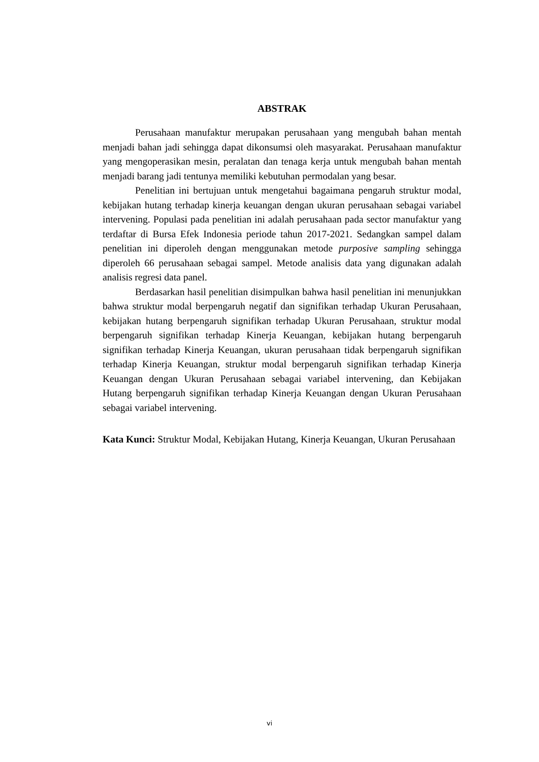ABSTRAK
Perusahaan manufaktur merupakan perusahaan yang mengubah bahan mentah menjadi bahan jadi sehingga dapat dikonsumsi oleh masyarakat. Perusahaan manufaktur yang mengoperasikan mesin, peralatan dan tenaga kerja untuk mengubah bahan mentah menjadi barang jadi tentunya memiliki kebutuhan permodalan yang besar.
Penelitian ini bertujuan untuk mengetahui bagaimana pengaruh struktur modal, kebijakan hutang terhadap kinerja keuangan dengan ukuran perusahaan sebagai variabel intervening. Populasi pada penelitian ini adalah perusahaan pada sector manufaktur yang terdaftar di Bursa Efek Indonesia periode tahun 2017-2021. Sedangkan sampel dalam penelitian ini diperoleh dengan menggunakan metode purposive sampling sehingga diperoleh 66 perusahaan sebagai sampel. Metode analisis data yang digunakan adalah analisis regresi data panel.
Berdasarkan hasil penelitian disimpulkan bahwa hasil penelitian ini menunjukkan bahwa struktur modal berpengaruh negatif dan signifikan terhadap Ukuran Perusahaan, kebijakan hutang berpengaruh signifikan terhadap Ukuran Perusahaan, struktur modal berpengaruh signifikan terhadap Kinerja Keuangan, kebijakan hutang berpengaruh signifikan terhadap Kinerja Keuangan, ukuran perusahaan tidak berpengaruh signifikan terhadap Kinerja Keuangan, struktur modal berpengaruh signifikan terhadap Kinerja Keuangan dengan Ukuran Perusahaan sebagai variabel intervening, dan Kebijakan Hutang berpengaruh signifikan terhadap Kinerja Keuangan dengan Ukuran Perusahaan sebagai variabel intervening.
Kata Kunci: Struktur Modal, Kebijakan Hutang, Kinerja Keuangan, Ukuran Perusahaan
vi